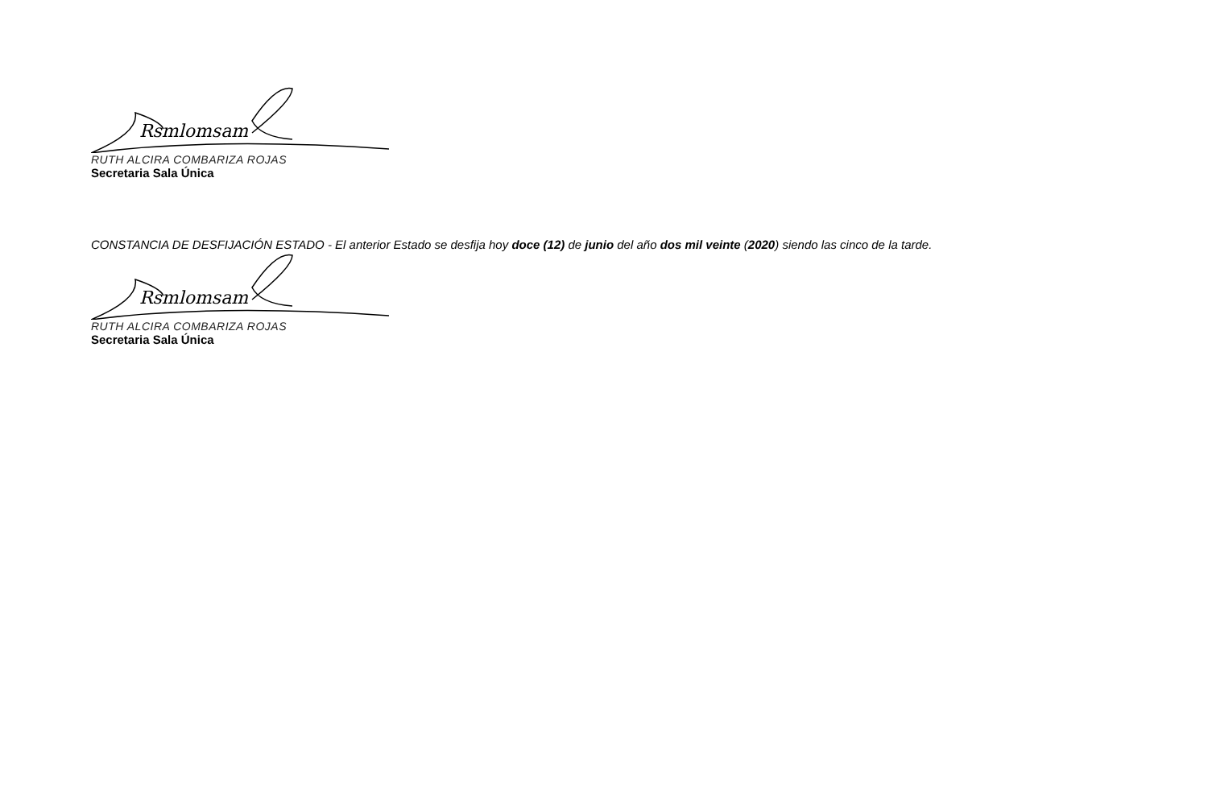Rsmlomsam
RUTH ALCIRA COMBARIZA ROJAS
Secretaria Sala Única
CONSTANCIA DE DESFIJACIÓN ESTADO - El anterior Estado se desfija hoy doce (12) de junio del año dos mil veinte (2020) siendo las cinco de la tarde.
Rsmlomsam
RUTH ALCIRA COMBARIZA ROJAS
Secretaria Sala Única